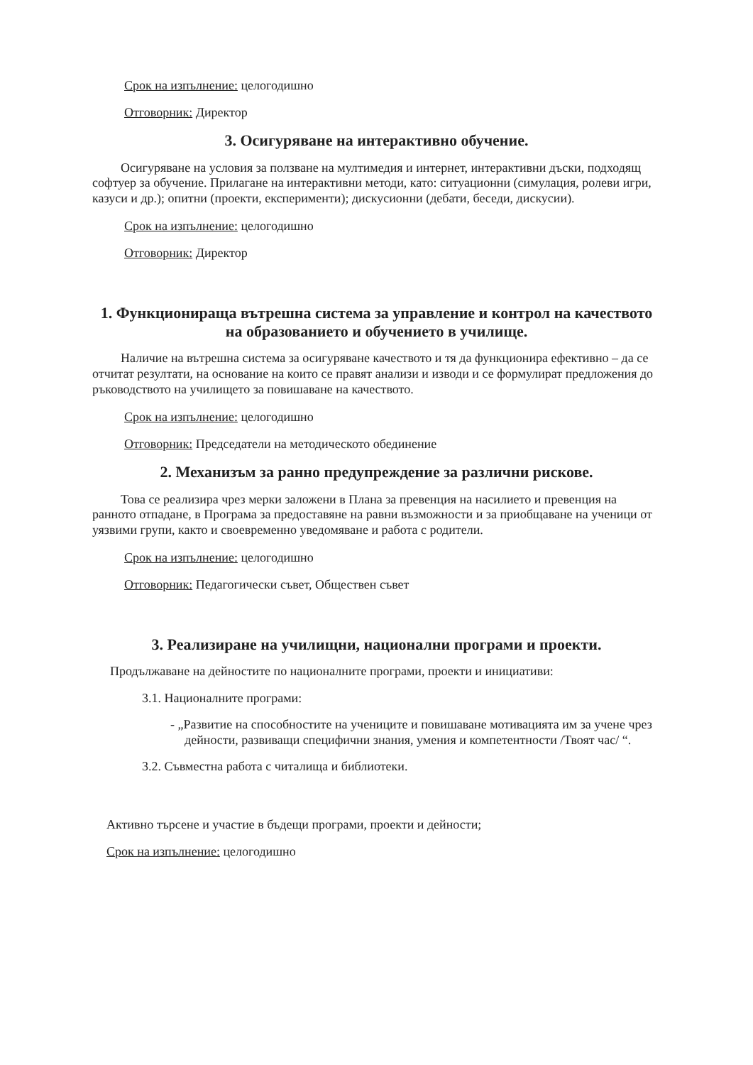Срок на изпълнение: целогодишно
Отговорник: Директор
3. Осигуряване на интерактивно обучение.
Осигуряване на условия за ползване на мултимедия и интернет, интерактивни дъски, подходящ софтуер за обучение. Прилагане на интерактивни методи, като: ситуационни (симулация, ролеви игри, казуси и др.); опитни (проекти, експерименти); дискусионни (дебати, беседи, дискусии).
Срок на изпълнение: целогодишно
Отговорник: Директор
1. Функционираща вътрешна система за управление и контрол на качеството на образованието и обучението в училище.
Наличие на вътрешна система за осигуряване качеството и тя да функционира ефективно – да се отчитат резултати, на основание на които се правят анализи и изводи и се формулират предложения до ръководството на училището за повишаване на качеството.
Срок на изпълнение: целогодишно
Отговорник: Председатели на методическото обединение
2. Механизъм за ранно предупреждение за различни рискове.
Това се реализира чрез мерки заложени в Плана за превенция на насилието и превенция на ранното отпадане, в Програма за предоставяне на равни възможности и за приобщаване на ученици от уязвими групи, както и своевременно уведомяване и работа с родители.
Срок на изпълнение: целогодишно
Отговорник: Педагогически съвет, Обществен съвет
3. Реализиране на училищни, национални програми и проекти.
Продължаване на дейностите по националните програми, проекти и инициативи:
3.1. Националните програми:
- „Развитие на способностите на учениците и повишаване мотивацията им за учене чрез дейности, развиващи специфични знания, умения и компетентности /Твоят час/ “.
3.2. Съвместна работа с читалища и библиотеки.
Активно търсене и участие в бъдещи програми, проекти и дейности;
Срок на изпълнение: целогодишно